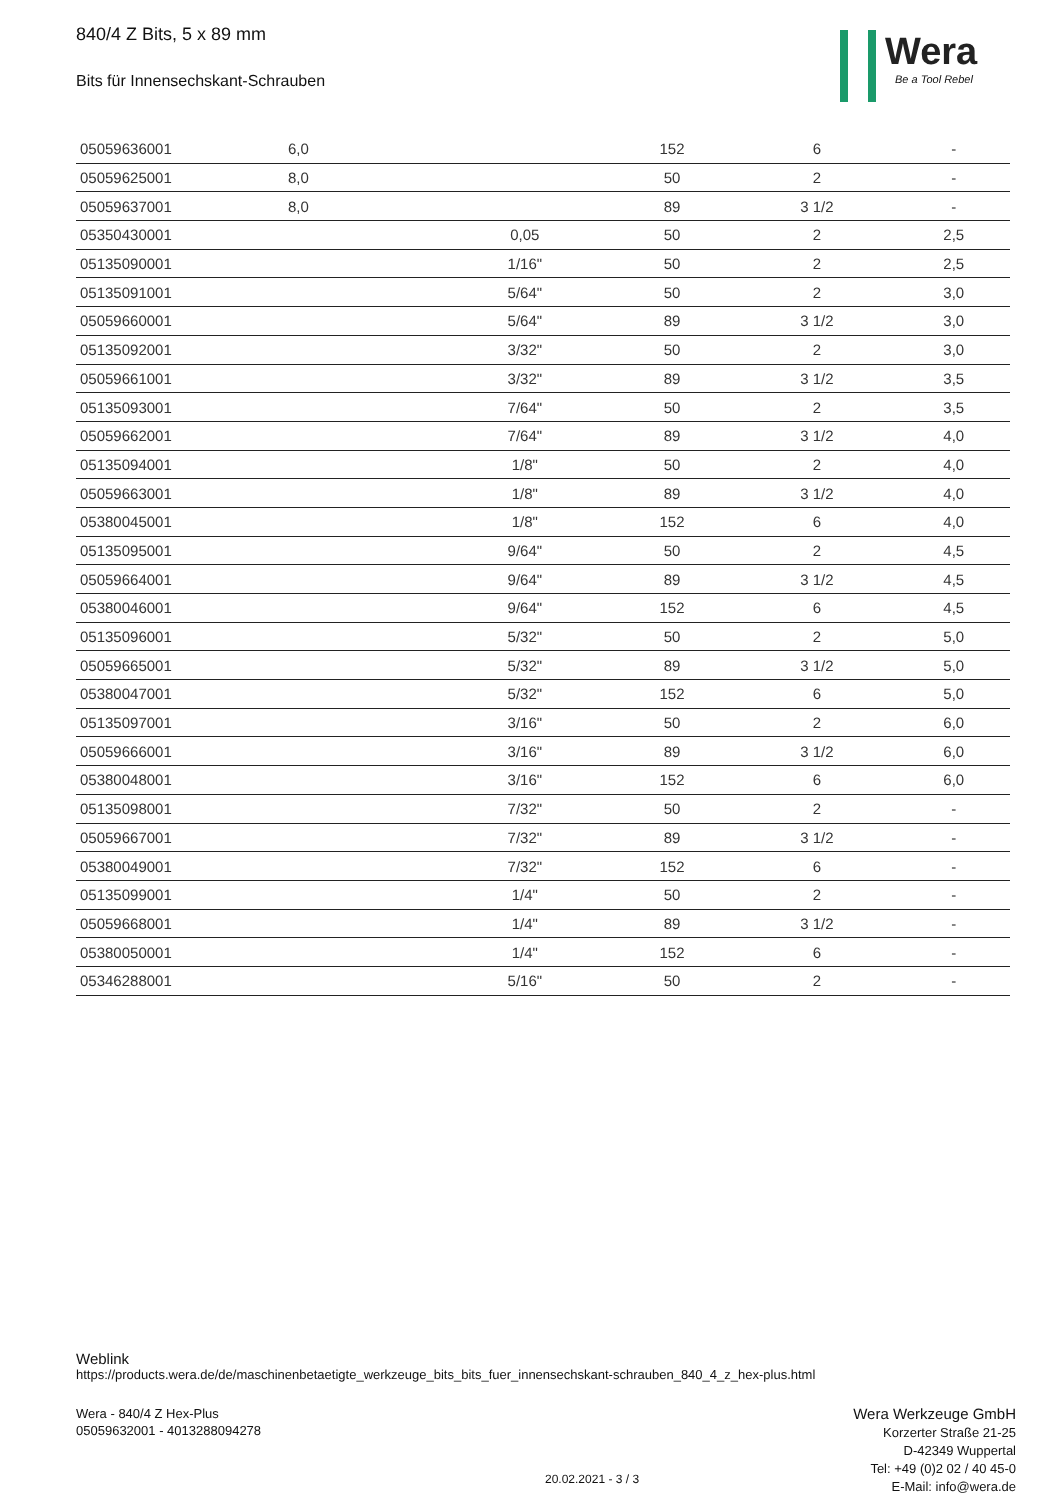840/4 Z Bits, 5 x 89 mm
Bits für Innensechskant-Schrauben
Wera
Be a Tool Rebel
| 05059636001 | 6,0 | | 152 | 6 | - |
| 05059625001 | 8,0 | | 50 | 2 | - |
| 05059637001 | 8,0 | | 89 | 3 1/2 | - |
| 05350430001 | | 0,05 | 50 | 2 | 2,5 |
| 05135090001 | | 1/16" | 50 | 2 | 2,5 |
| 05135091001 | | 5/64" | 50 | 2 | 3,0 |
| 05059660001 | | 5/64" | 89 | 3 1/2 | 3,0 |
| 05135092001 | | 3/32" | 50 | 2 | 3,0 |
| 05059661001 | | 3/32" | 89 | 3 1/2 | 3,5 |
| 05135093001 | | 7/64" | 50 | 2 | 3,5 |
| 05059662001 | | 7/64" | 89 | 3 1/2 | 4,0 |
| 05135094001 | | 1/8" | 50 | 2 | 4,0 |
| 05059663001 | | 1/8" | 89 | 3 1/2 | 4,0 |
| 05380045001 | | 1/8" | 152 | 6 | 4,0 |
| 05135095001 | | 9/64" | 50 | 2 | 4,5 |
| 05059664001 | | 9/64" | 89 | 3 1/2 | 4,5 |
| 05380046001 | | 9/64" | 152 | 6 | 4,5 |
| 05135096001 | | 5/32" | 50 | 2 | 5,0 |
| 05059665001 | | 5/32" | 89 | 3 1/2 | 5,0 |
| 05380047001 | | 5/32" | 152 | 6 | 5,0 |
| 05135097001 | | 3/16" | 50 | 2 | 6,0 |
| 05059666001 | | 3/16" | 89 | 3 1/2 | 6,0 |
| 05380048001 | | 3/16" | 152 | 6 | 6,0 |
| 05135098001 | | 7/32" | 50 | 2 | - |
| 05059667001 | | 7/32" | 89 | 3 1/2 | - |
| 05380049001 | | 7/32" | 152 | 6 | - |
| 05135099001 | | 1/4" | 50 | 2 | - |
| 05059668001 | | 1/4" | 89 | 3 1/2 | - |
| 05380050001 | | 1/4" | 152 | 6 | - |
| 05346288001 | | 5/16" | 50 | 2 | - |
Weblink
https://products.wera.de/de/maschinenbetaetigte_werkzeuge_bits_bits_fuer_innensechskant-schrauben_840_4_z_hex-plus.html
Wera - 840/4 Z Hex-Plus
05059632001 - 4013288094278
Wera Werkzeuge GmbH
Korzerter Straße 21-25
D-42349 Wuppertal
Tel: +49 (0)2 02 / 40 45-0
E-Mail: info@wera.de
20.02.2021 - 3 / 3